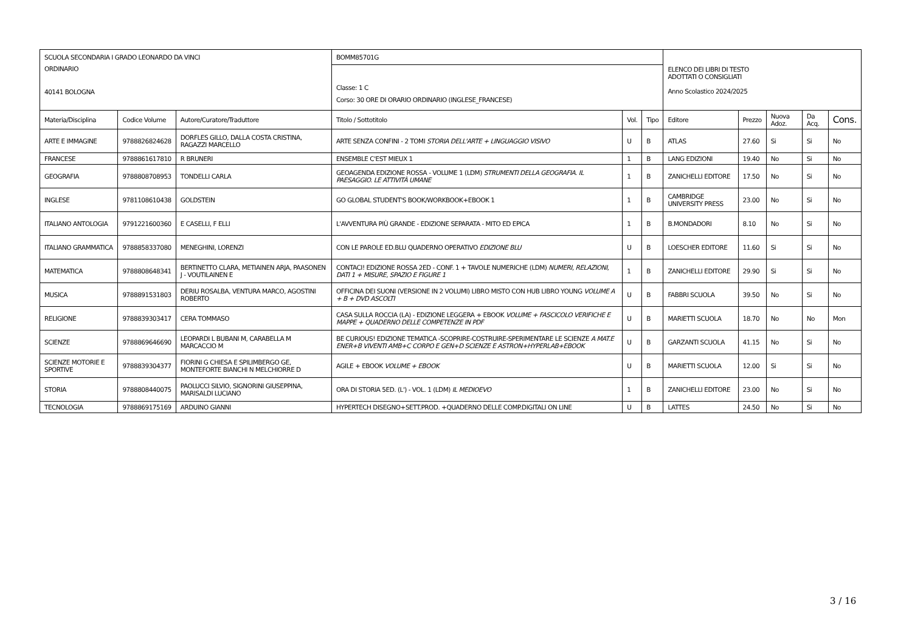| SCUOLA SECONDARIA I GRADO LEONARDO DA VINCI ORDINARIO 40141 BOLOGNA | | | BOMM85701G | | | ELENCO DEI LIBRI DI TESTO ADOTTATI O CONSIGLIATI Anno Scolastico 2024/2025 | | | | |
| | | | Classe: 1 C Corso: 30 ORE DI ORARIO ORDINARIO (INGLESE_FRANCESE) | | | | | | | |
| Materia/Disciplina | Codice Volume | Autore/Curatore/Traduttore | Titolo / Sottotitolo | Vol. | Tipo | Editore | Prezzo | Nuova Adoz. | Da Acq. | Cons. |
| ARTE E IMMAGINE | 9788826824628 | DORFLES GILLO, DALLA COSTA CRISTINA, RAGAZZI MARCELLO | ARTE SENZA CONFINI - 2 TOMI STORIA DELL'ARTE + LINGUAGGIO VISIVO | U | B | ATLAS | 27.60 | Si | Si | No |
| FRANCESE | 9788861617810 | R BRUNERI | ENSEMBLE C'EST MIEUX 1 | 1 | B | LANG EDIZIONI | 19.40 | No | Si | No |
| GEOGRAFIA | 9788808708953 | TONDELLI CARLA | GEOAGENDA EDIZIONE ROSSA - VOLUME 1 (LDM) STRUMENTI DELLA GEOGRAFIA. IL PAESAGGIO. LE ATTIVITÀ UMANE | 1 | B | ZANICHELLI EDITORE | 17.50 | No | Si | No |
| INGLESE | 9781108610438 | GOLDSTEIN | GO GLOBAL STUDENT'S BOOK/WORKBOOK+EBOOK 1 | 1 | B | CAMBRIDGE UNIVERSITY PRESS | 23.00 | No | Si | No |
| ITALIANO ANTOLOGIA | 9791221600360 | E CASELLI, F ELLI | L'AVVENTURA PIÙ GRANDE - EDIZIONE SEPARATA - MITO ED EPICA | 1 | B | B.MONDADORI | 8.10 | No | Si | No |
| ITALIANO GRAMMATICA | 9788858337080 | MENEGHINI, LORENZI | CON LE PAROLE ED.BLU QUADERNO OPERATIVO EDIZIONE BLU | U | B | LOESCHER EDITORE | 11.60 | Si | Si | No |
| MATEMATICA | 9788808648341 | BERTINETTO CLARA, METIAINEN ARJA, PAASONEN J - VOUTILAINEN E | CONTACI! EDIZIONE ROSSA 2ED - CONF. 1 + TAVOLE NUMERICHE (LDM) NUMERI, RELAZIONI, DATI 1 + MISURE, SPAZIO E FIGURE 1 | 1 | B | ZANICHELLI EDITORE | 29.90 | Si | Si | No |
| MUSICA | 9788891531803 | DERIU ROSALBA, VENTURA MARCO, AGOSTINI ROBERTO | OFFICINA DEI SUONI (VERSIONE IN 2 VOLUMI) LIBRO MISTO CON HUB LIBRO YOUNG VOLUME A + B + DVD ASCOLTI | U | B | FABBRI SCUOLA | 39.50 | No | Si | No |
| RELIGIONE | 9788839303417 | CERA TOMMASO | CASA SULLA ROCCIA (LA) - EDIZIONE LEGGERA + EBOOK VOLUME + FASCICOLO VERIFICHE E MAPPE + QUADERNO DELLE COMPETENZE IN PDF | U | B | MARIETTI SCUOLA | 18.70 | No | No | Mon |
| SCIENZE | 9788869646690 | LEOPARDI L BUBANI M, CARABELLA M MARCACCIO M | BE CURIOUS! EDIZIONE TEMATICA -SCOPRIRE-COSTRUIRE-SPERIMENTARE LE SCIENZE A MAT.E ENER+B VIVENTI AMB+C CORPO E GEN+D SCIENZE E ASTRON+HYPERLAB+EBOOK | U | B | GARZANTI SCUOLA | 41.15 | No | Si | No |
| SCIENZE MOTORIE E SPORTIVE | 9788839304377 | FIORINI G CHIESA E SPILIMBERGO GE, MONTEFORTE BIANCHI N MELCHIORRE D | AGILE + EBOOK VOLUME + EBOOK | U | B | MARIETTI SCUOLA | 12.00 | Si | Si | No |
| STORIA | 9788808440075 | PAOLUCCI SILVIO, SIGNORINI GIUSEPPINA, MARISALDI LUCIANO | ORA DI STORIA 5ED. (L') - VOL. 1 (LDM) IL MEDIOEVO | 1 | B | ZANICHELLI EDITORE | 23.00 | No | Si | No |
| TECNOLOGIA | 9788869175169 | ARDUINO GIANNI | HYPERTECH DISEGNO+SETT.PROD. +QUADERNO DELLE COMP.DIGITALI ON LINE | U | B | LATTES | 24.50 | No | Si | No |
3 / 16